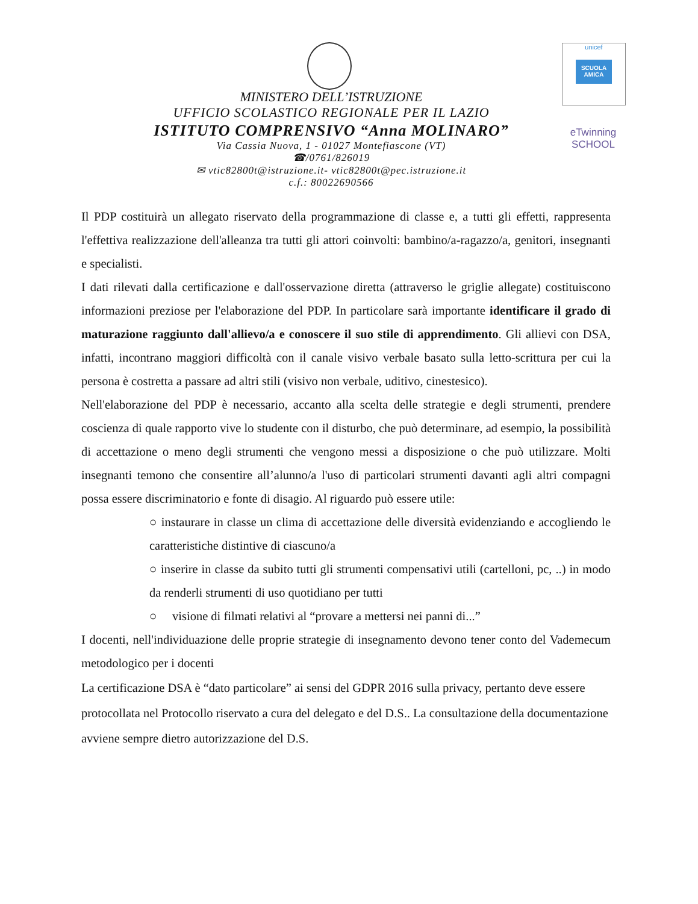MINISTERO DELL’ISTRUZIONE
UFFICIO SCOLASTICO REGIONALE PER IL LAZIO
ISTITUTO COMPRENSIVO “Anna MOLINARO”
Via Cassia Nuova, 1 - 01027 Montefiascone (VT)
☎/0761/826019
✉ vtic82800t@istruzione.it- vtic82800t@pec.istruzione.it
c.f.: 80022690566
unicef
SCUOLA AMICA
eTwinning
SCHOOL
Il PDP costituirà un allegato riservato della programmazione di classe e, a tutti gli effetti, rappresenta l'effettiva realizzazione dell'alleanza tra tutti gli attori coinvolti: bambino/a-ragazzo/a, genitori, insegnanti e specialisti.
I dati rilevati dalla certificazione e dall'osservazione diretta (attraverso le griglie allegate) costituiscono informazioni preziose per l'elaborazione del PDP. In particolare sarà importante identificare il grado di maturazione raggiunto dall'allievo/a e conoscere il suo stile di apprendimento. Gli allievi con DSA, infatti, incontrano maggiori difficoltà con il canale visivo verbale basato sulla letto-scrittura per cui la persona è costretta a passare ad altri stili (visivo non verbale, uditivo, cinestesico).
Nell'elaborazione del PDP è necessario, accanto alla scelta delle strategie e degli strumenti, prendere coscienza di quale rapporto vive lo studente con il disturbo, che può determinare, ad esempio, la possibilità di accettazione o meno degli strumenti che vengono messi a disposizione o che può utilizzare. Molti insegnanti temono che consentire all’alunno/a l'uso di particolari strumenti davanti agli altri compagni possa essere discriminatorio e fonte di disagio. Al riguardo può essere utile:
○ instaurare in classe un clima di accettazione delle diversità evidenziando e accogliendo le caratteristiche distintive di ciascuno/a
○ inserire in classe da subito tutti gli strumenti compensativi utili (cartelloni, pc, ..) in modo da renderli strumenti di uso quotidiano per tutti
○ visione di filmati relativi al “provare a mettersi nei panni di...”
I docenti, nell'individuazione delle proprie strategie di insegnamento devono tener conto del Vademecum metodologico per i docenti
La certificazione DSA è “dato particolare” ai sensi del GDPR 2016 sulla privacy, pertanto deve essere protocollata nel Protocollo riservato a cura del delegato e del D.S.. La consultazione della documentazione avviene sempre dietro autorizzazione del D.S.